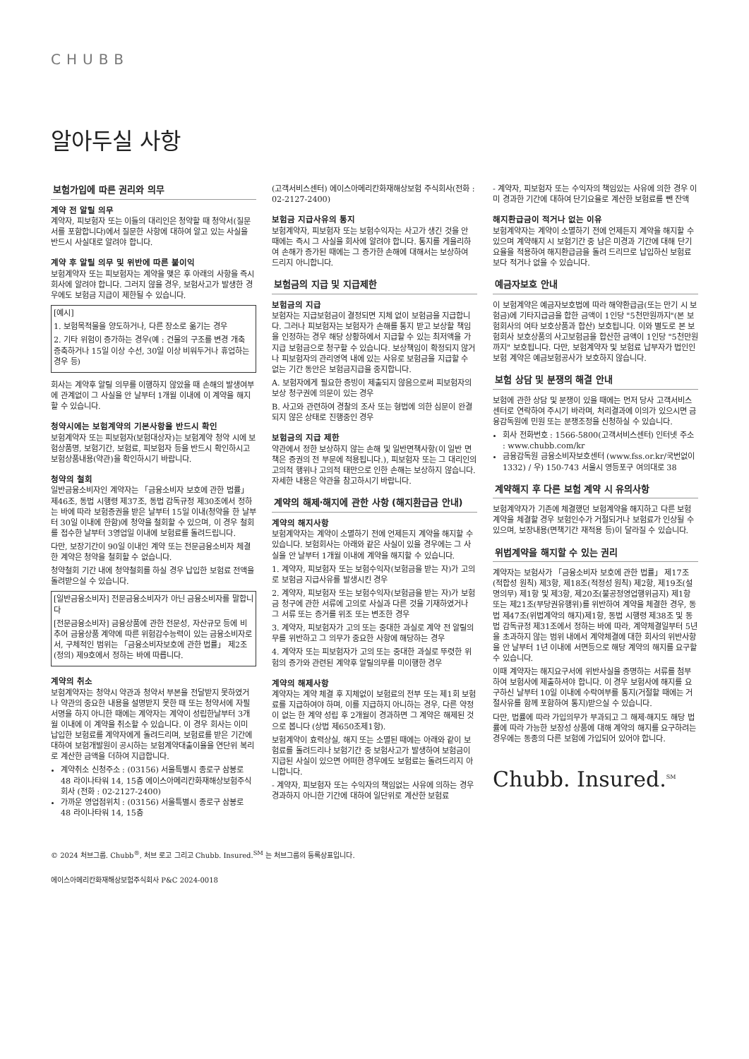CHUBB
알아두실 사항
보험가입에 따른 권리와 의무
계약 전 알릴 의무
계약자, 피보험자 또는 이들의 대리인은 청약할 때 청약서(질문서를 포함합니다)에서 질문한 사항에 대하여 알고 있는 사실을 반드시 사실대로 알려야 합니다.
계약 후 알릴 의무 및 위반에 따른 불이익
보험계약자 또는 피보험자는 계약을 맺은 후 아래의 사항을 즉시 회사에 알려야 합니다. 그러지 않을 경우, 보험사고가 발생한 경우에도 보험금 지급이 제한될 수 있습니다.
[예시]
1. 보험목적물을 양도하거나, 다른 장소로 옮기는 경우
2. 기타 위험이 증가하는 경우(예 : 건물의 구조를 변경 개축 증축하거나 15일 이상 수선, 30일 이상 비워두거나 휴업하는 경우 등)
회사는 계약후 알릴 의무를 이행하지 않았을 때 손해의 발생여부에 관계없이 그 사실을 안 날부터 1개월 이내에 이 계약을 해지할 수 있습니다.
청약시에는 보험계약의 기본사항을 반드시 확인
보험계약자 또는 피보험자(보험대상자)는 보험계약 청약 시에 보험상품명, 보험기간, 보험료, 피보험자 등을 반드시 확인하시고 보험상품내용(약관)을 확인하시기 바랍니다.
청약의 철회
일반금융소비자인 계약자는 「금융소비자 보호에 관한 법률」 제46조, 동법 시행령 제37조, 동법 감독규정 제30조에서 정하는 바에 따라 보험증권을 받은 날부터 15일 이내(청약을 한 날부터 30일 이내에 한함)에 청약을 철회할 수 있으며, 이 경우 철회를 접수한 날부터 3영업일 이내에 보험료를 돌려드립니다.
다만, 보장기간이 90일 이내인 계약 또는 전문금융소비자 체결한 계약은 청약을 철회할 수 없습니다.
청약철회 기간 내에 청약철회를 하실 경우 납입한 보험료 전액을 돌려받으실 수 있습니다.
[일반금융소비자] 전문금융소비자가 아닌 금융소비자를 말합니다
[전문금융소비자] 금융상품에 관한 전문성, 자산규모 등에 비추어 금융상품 계약에 따른 위험감수능력이 있는 금융소비자로서, 구체적인 범위는 「금융소비자보호에 관한 법률」 제2조(정의) 제9호에서 정하는 바에 따릅니다.
계약의 취소
보험계약자는 청약시 약관과 청약서 부본을 전달받지 못하였거나 약관의 중요한 내용을 설명받지 못한 때 또는 청약서에 자필서명을 하지 아니한 때에는 계약자는 계약이 성립한날부터 3개월 이내에 이 계약을 취소할 수 있습니다. 이 경우 회사는 이미 납입한 보험료를 계약자에게 돌려드리며, 보험료를 받은 기간에 대하여 보험개발원이 공시하는 보험계약대출이율을 연단위 복리로 계산한 금액을 더하여 지급합니다.
계약취소 신청주소 : (03156) 서울특별시 종로구 삼봉로 48 라이나타워 14, 15층 에이스아메리칸화재해상보험주식회사 (전화 : 02-2127-2400)
가까운 영업점위치 : (03156) 서울특별시 종로구 삼봉로 48 라이나타워 14, 15층
(고객서비스센터) 에이스아메리칸화재해상보험 주식회사(전화 : 02-2127-2400)
보험금 지급사유의 통지
보험계약자, 피보험자 또는 보험수익자는 사고가 생긴 것을 안 때에는 즉시 그 사실을 회사에 알려야 합니다. 통지를 게을리하여 손해가 증가된 때에는 그 증가한 손해에 대해서는 보상하여 드리지 아니합니다.
보험금의 지급 및 지급제한
보험금의 지급
보험자는 지급보험금이 결정되면 지체 없이 보험금을 지급합니다. 그러나 피보험자는 보험자가 손해를 통지 받고 보상할 책임을 인정하는 경우 해당 상황하에서 지급할 수 있는 최저액을 가지급 보험금으로 청구할 수 있습니다. 보상책임이 확정되지 않거나 피보험자의 관리영역 내에 있는 사유로 보험금을 지급할 수 없는 기간 동안은 보험금지급을 중지합니다.
A. 보험자에게 필요한 증빙이 제출되지 않음으로써 피보험자의 보상 청구권에 의문이 있는 경우
B. 사고와 관련하여 경찰의 조사 또는 형법에 의한 심문이 완결되지 않은 상태로 진행중인 경우
보험금의 지급 제한
약관에서 정한 보상하지 않는 손해 및 일반면책사항(이 일반 면책은 증권의 전 부문에 적용됩니다.), 피보험자 또는 그 대리인의 고의적 행위나 고의적 태만으로 인한 손해는 보상하지 않습니다. 자세한 내용은 약관을 참고하시기 바랍니다.
계약의 해제·해지에 관한 사항 (해지환급금 안내)
계약의 해지사항
보험계약자는 계약이 소멸하기 전에 언제든지 계약을 해지할 수 있습니다. 보험회사는 아래와 같은 사실이 있을 경우에는 그 사실을 안 날부터 1개월 이내에 계약을 해지할 수 있습니다.
1. 계약자, 피보험자 또는 보험수익자(보험금을 받는 자)가 고의로 보험금 지급사유를 발생시킨 경우
2. 계약자, 피보험자 또는 보험수익자(보험금을 받는 자)가 보험금 청구에 관한 서류에 고의로 사실과 다른 것을 기재하였거나 그 서류 또는 증거를 위조 또는 변조한 경우
3. 계약자, 피보험자가 고의 또는 중대한 과실로 계약 전 알릴의무를 위반하고 그 의무가 중요한 사항에 해당하는 경우
4. 계약자 또는 피보험자가 고의 또는 중대한 과실로 뚜렷한 위험의 증가와 관련된 계약후 알릴의무를 미이행한 경우
계약의 해제사항
계약자는 계약 체결 후 지체없이 보험료의 전부 또는 제1회 보험료를 지급하여야 하며, 이를 지급하지 아니하는 경우, 다른 약정이 없는 한 계약 성립 후 2개월이 경과하면 그 계약은 해제된 것으로 봅니다 (상법 제650조제1항).
보험계약이 효력상실, 해지 또는 소멸된 때에는 아래와 같이 보험료를 돌려드리나 보험기간 중 보험사고가 발생하여 보험금이 지급된 사실이 있으면 어떠한 경우에도 보험료는 돌려드리지 아니합니다.
- 계약자, 피보험자 또는 수익자의 책임없는 사유에 의하는 경우 경과하지 아니한 기간에 대하여 일단위로 계산한 보험료
- 계약자, 피보험자 또는 수익자의 책임있는 사유에 의한 경우 이미 경과한 기간에 대하여 단기요율로 계산한 보험료를 뺀 잔액
해지환급금이 적거나 없는 이유
보험계약자는 계약이 소멸하기 전에 언제든지 계약을 해지할 수 있으며 계약해지 시 보험기간 중 남은 미경과 기간에 대해 단기요율을 적용하여 해지환급금을 돌려 드리므로 납입하신 보험료보다 적거나 없을 수 있습니다.
예금자보호 안내
이 보험계약은 예금자보호법에 따라 해약환급금(또는 만기 시 보험금)에 기타지급금을 합한 금액이 1인당 "5천만원까지"(본 보험회사의 여타 보호상품과 합산) 보호됩니다. 이와 별도로 본 보험회사 보호상품의 사고보험금을 합산한 금액이 1인당 "5천만원까지" 보호됩니다. 다만, 보험계약자 및 보험료 납부자가 법인인 보험 계약은 예금보험공사가 보호하지 않습니다.
보험 상담 및 분쟁의 해결 안내
보험에 관한 상담 및 분쟁이 있을 때에는 먼저 당사 고객서비스센터로 연락하여 주시기 바라며, 처리결과에 이의가 있으시면 금융감독원에 민원 또는 분쟁조정을 신청하실 수 있습니다.
회사 전화번호 : 1566-5800(고객서비스센터) 인터넷 주소 : www.chubb.com/kr
금융감독원 금융소비자보호센터 (www.fss.or.kr/국번없이 1332) / 우) 150-743 서울시 영등포구 여의대로 38
계약해지 후 다른 보험 계약 시 유의사항
보험계약자가 기존에 체결했던 보험계약을 해지하고 다른 보험계약을 체결할 경우 보험인수가 거절되거나 보험료가 인상될 수 있으며, 보장내용(면책기간 재적용 등)이 달라질 수 있습니다.
위법계약을 해지할 수 있는 권리
계약자는 보험사가 「금융소비자 보호에 관한 법률」 제17조(적합성 원칙) 제3항, 제18조(적정성 원칙) 제2항, 제19조(설명의무) 제1항 및 제3항, 제20조(불공정영업행위금지) 제1항 또는 제21조(부당권유행위)를 위반하여 계약을 체결한 경우, 동법 제47조(위법계약의 해지)제1항, 동법 시행령 제38조 및 동법 감독규정 제31조에서 정하는 바에 따라, 계약체결일부터 5년을 초과하지 않는 범위 내에서 계약체결에 대한 회사의 위반사항을 안 날부터 1년 이내에 서면등으로 해당 계약의 해지를 요구할 수 있습니다.
이때 계약자는 해지요구서에 위반사실을 증명하는 서류를 첨부하여 보험사에 제출하셔야 합니다. 이 경우 보험사에 해지를 요구하신 날부터 10일 이내에 수락여부를 통지(거절할 때에는 거절사유를 함께 포함하여 통지)받으실 수 있습니다.
다만, 법률에 따라 가입의무가 부과되고 그 해제·해지도 해당 법률에 따라 가능한 보장성 상품에 대해 계약의 해지를 요구하려는 경우에는 동종의 다른 보험에 가입되어 있어야 합니다.
Chubb. Insured.<sup>SM</sup>
© 2024 처브그룹. Chubb<sup>®</sup>, 처브 로고 그리고 Chubb. Insured.<sup>SM</sup> 는 처브그룹의 등록상표입니다.
에이스아메리칸화재해상보험주식회사 P&C 2024-0018